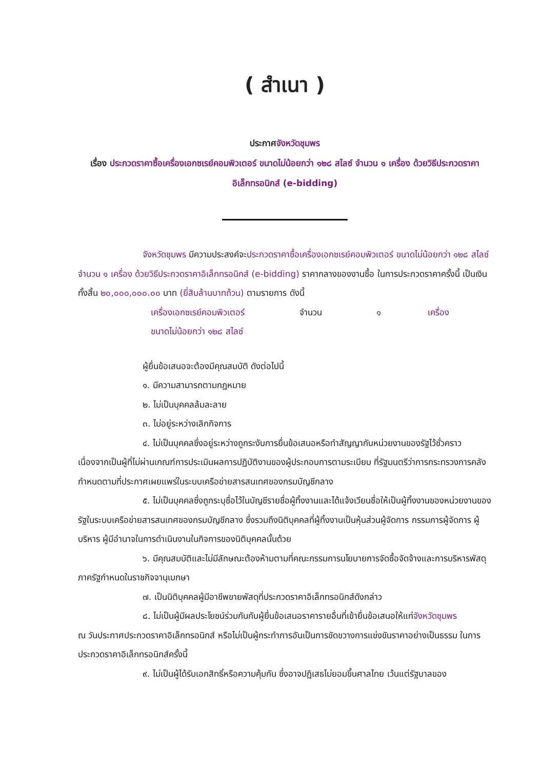( สำเนา )
ประกาศจังหวัดชุมพร
เรื่อง ประกวดราคาซื้อเครื่องเอกซเรย์คอมพิวเตอร์ ขนาดไม่น้อยกว่า ๑๒๘ สไลซ์ จำนวน ๑ เครื่อง ด้วยวิธีประกวดราคาอิเล็กทรอนิกส์ (e-bidding)
จังหวัดชุมพร มีความประสงค์จะประกวดราคาซื้อเครื่องเอกซเรย์คอมพิวเตอร์ ขนาดไม่น้อยกว่า ๑๒๘ สไลซ์ จำนวน ๑ เครื่อง ด้วยวิธีประกวดราคาอิเล็กทรอนิกส์ (e-bidding) ราคากลางของงานซื้อ ในการประกวดราคาครั้งนี้ เป็นเงินทั้งสิ้น ๒๐,๐๐๐,๐๐๐.๐๐ บาท (ยี่สิบล้านบาทถ้วน) ตามรายการ ดังนี้
เครื่องเอกซเรย์คอมพิวเตอร์ จำนวน ๑ เครื่อง
ขนาดไม่น้อยกว่า ๑๒๘ สไลซ์
ผู้ยื่นข้อเสนอจะต้องมีคุณสมบัติ ดังต่อไปนี้
๑. มีความสามารถตามกฎหมาย
๒. ไม่เป็นบุคคลล้มละลาย
๓. ไม่อยู่ระหว่างเลิกกิจการ
๔. ไม่เป็นบุคคลซึ่งอยู่ระหว่างถูกระงับการยื่นข้อเสนอหรือทำสัญญากับหน่วยงานของรัฐไว้ชั่วคราว เนื่องจากเป็นผู้ที่ไม่ผ่านเกณฑ์การประเมินผลการปฏิบัติงานของผู้ประกอบการตามระเบียบ ที่รัฐมนตรีว่าการกระทรวงการคลังกำหนดตามที่ประกาศเผยแพร่ในระบบเครือข่ายสารสนเทศของกรมบัญชีกลาง
๕. ไม่เป็นบุคคลซึ่งถูกระบุชื่อไว้ในบัญชีรายชื่อผู้ทิ้งงานและได้แจ้งเวียนชื่อให้เป็นผู้ทิ้งงานของหน่วยงานของรัฐในระบบเครือข่ายสารสนเทศของกรมบัญชีกลาง ซึ่งรวมถึงนิติบุคคลที่ผู้ทิ้งงานเป็นหุ้นส่วนผู้จัดการ กรรมการผู้จัดการ ผู้บริหาร ผู้มีอำนาจในการดำเนินงานในกิจการของนิติบุคคลนั้นด้วย
๖. มีคุณสมบัติและไม่มีลักษณะต้องห้ามตามที่คณะกรรมการนโยบายการจัดซื้อจัดจ้างและการบริหารพัสดุภาครัฐกำหนดในราชกิจจานุเบกษา
๗. เป็นนิติบุคคลผู้มีอาชีพขายพัสดุที่ประกวดราคาอิเล็กทรอนิกส์ดังกล่าว
๘. ไม่เป็นผู้มีผลประโยชน์ร่วมกันกับผู้ยื่นข้อเสนอราคารายอื่นที่เข้ายื่นข้อเสนอให้แก่จังหวัดชุมพร
ณ วันประกาศประกวดราคาอิเล็กทรอนิกส์ หรือไม่เป็นผู้กระทำการอันเป็นการขัดขวางการแข่งขันราคาอย่างเป็นธรรม ในการประกวดราคาอิเล็กทรอนิกส์ครั้งนี้
๙. ไม่เป็นผู้ได้รับเอกสิทธิ์หรือความคุ้มกัน ซึ่งอาจปฏิเสธไม่ยอมขึ้นศาลไทย เว้นแต่รัฐบาลของ